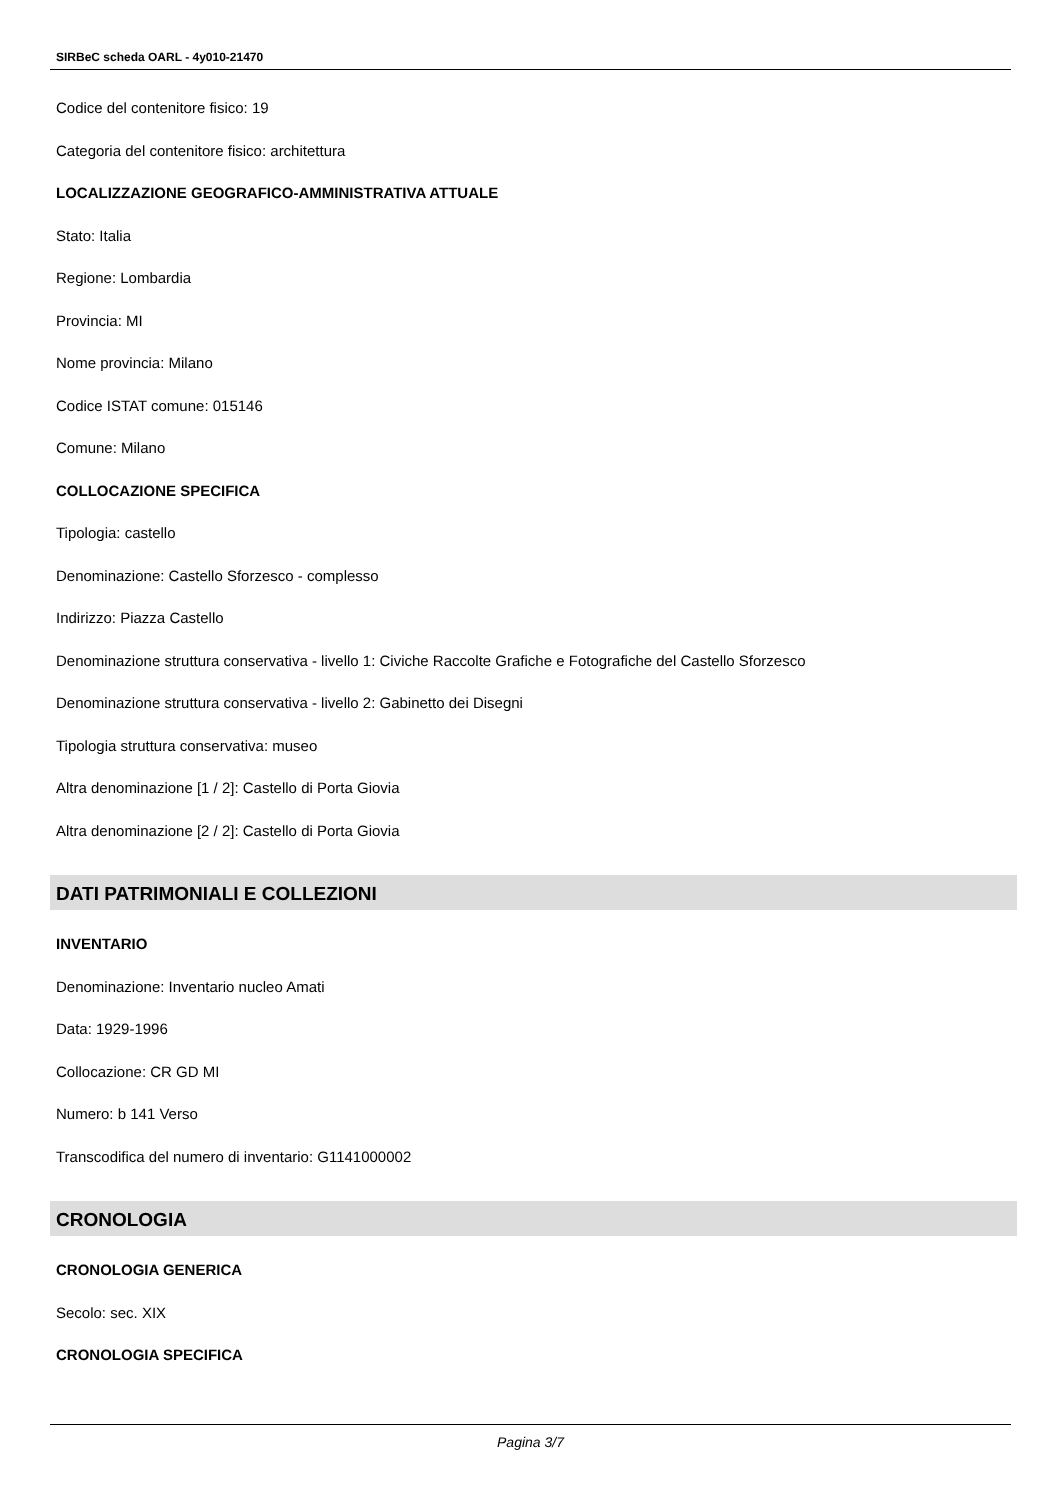SIRBeC scheda OARL - 4y010-21470
Codice del contenitore fisico: 19
Categoria del contenitore fisico: architettura
LOCALIZZAZIONE GEOGRAFICO-AMMINISTRATIVA ATTUALE
Stato: Italia
Regione: Lombardia
Provincia: MI
Nome provincia: Milano
Codice ISTAT comune: 015146
Comune: Milano
COLLOCAZIONE SPECIFICA
Tipologia: castello
Denominazione: Castello Sforzesco - complesso
Indirizzo: Piazza Castello
Denominazione struttura conservativa - livello 1: Civiche Raccolte Grafiche e Fotografiche del Castello Sforzesco
Denominazione struttura conservativa - livello 2: Gabinetto dei Disegni
Tipologia struttura conservativa: museo
Altra denominazione [1 / 2]: Castello di Porta Giovia
Altra denominazione [2 / 2]: Castello di Porta Giovia
DATI PATRIMONIALI E COLLEZIONI
INVENTARIO
Denominazione: Inventario nucleo Amati
Data: 1929-1996
Collocazione: CR GD MI
Numero: b 141 Verso
Transcodifica del numero di inventario: G1141000002
CRONOLOGIA
CRONOLOGIA GENERICA
Secolo: sec. XIX
CRONOLOGIA SPECIFICA
Pagina 3/7